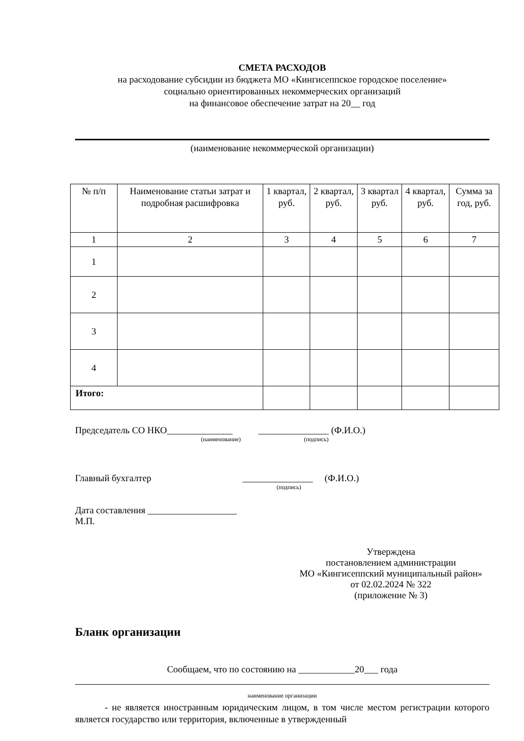СМЕТА РАСХОДОВ
на расходование субсидии из бюджета МО «Кингисеппское городское поселение»
социально ориентированных некоммерческих организаций
на финансовое обеспечение затрат на 20__ год
(наименование некоммерческой организации)
| № п/п | Наименование статьи затрат и подробная расшифровка | 1 квартал, руб. | 2 квартал, руб. | 3 квартал руб. | 4 квартал, руб. | Сумма за год, руб. |
| --- | --- | --- | --- | --- | --- | --- |
| 1 | 2 | 3 | 4 | 5 | 6 | 7 |
| 1 | | | | | | |
| 2 | | | | | | |
| 3 | | | | | | |
| 4 | | | | | | |
| Итого: | | | | | | |
Председатель СО НКО______________ _______________ (Ф.И.О.)
(наименование) (подпись)
Главный бухгалтер _______________ (Ф.И.О.)
(подпись)
Дата составления ___________________
М.П.
Утверждена
постановлением администрации
МО «Кингисеппский муниципальный район»
от 02.02.2024 № 322
(приложение № 3)
Бланк организации
Сообщаем, что по состоянию на ____________20___ года
наименование организации
- не является иностранным юридическим лицом, в том числе местом регистрации которого является государство или территория, включенные в утвержденный